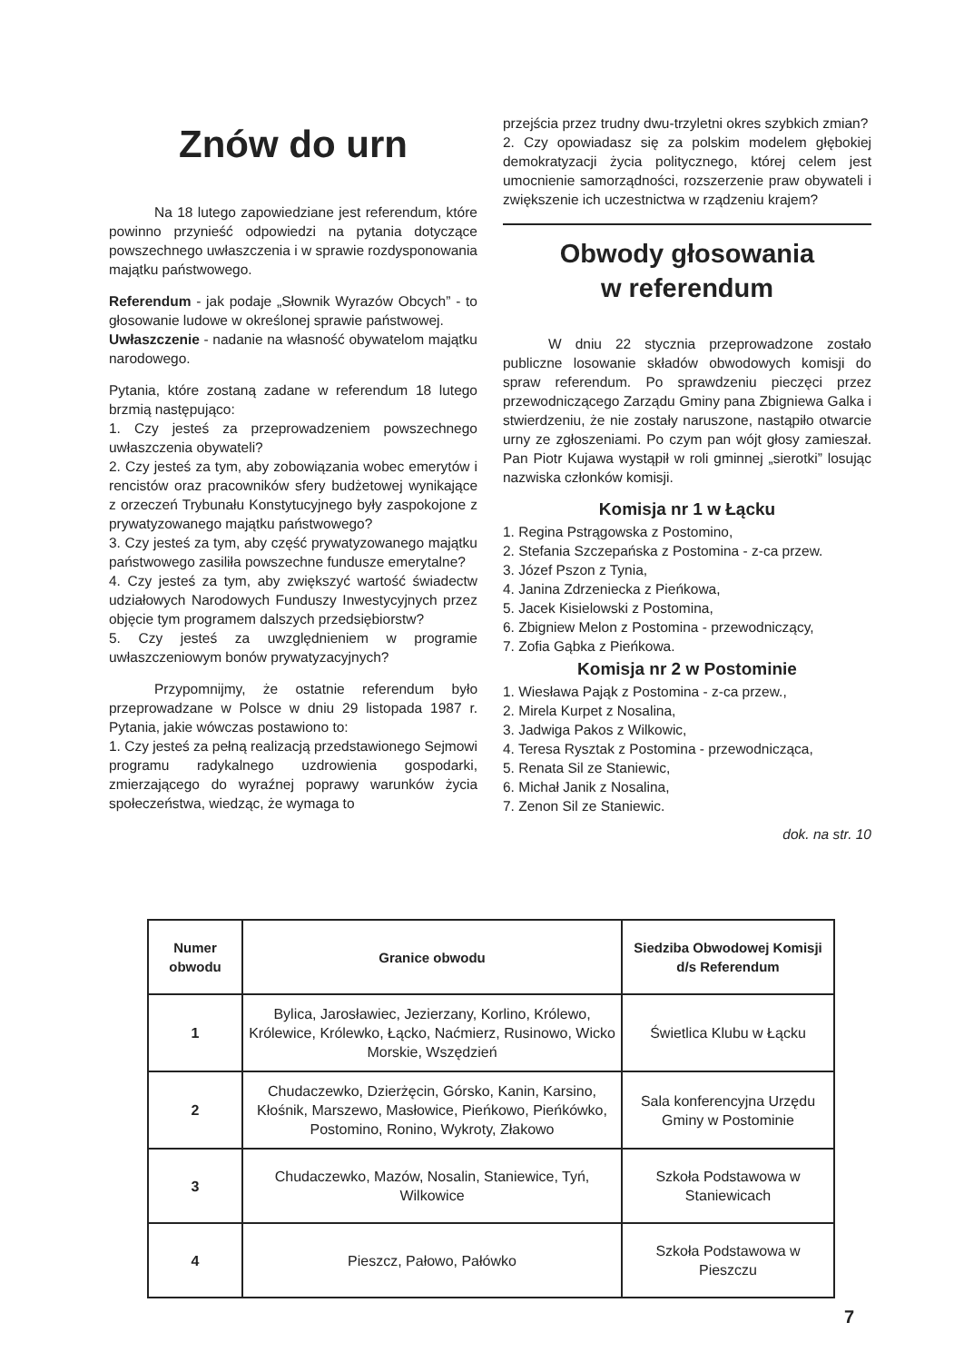Znów do urn
Na 18 lutego zapowiedziane jest referendum, które powinno przynieść odpowiedzi na pytania dotyczące powszechnego uwłaszczenia i w sprawie rozdysponowania majątku państwowego.
Referendum - jak podaje „Słownik Wyrazów Obcych” - to głosowanie ludowe w określonej sprawie państwowej.
Uwłaszczenie - nadanie na własność obywatelom majątku narodowego.
Pytania, które zostaną zadane w referendum 18 lutego brzmią następująco:
1. Czy jesteś za przeprowadzeniem powszechnego uwłaszczenia obywateli?
2. Czy jesteś za tym, aby zobowiązania wobec emerytów i rencistów oraz pracowników sfery budżetowej wynikające z orzeczeń Trybunału Konstytucyjnego były zaspokojone z prywatyzowanego majątku państwowego?
3. Czy jesteś za tym, aby część prywatyzowanego majątku państwowego zasiliła powszechne fundusze emerytalne?
4. Czy jesteś za tym, aby zwiększyć wartość świadectw udziałowych Narodowych Funduszy Inwestycyjnych przez objęcie tym programem dalszych przedsiębiorstw?
5. Czy jesteś za uwzględnieniem w programie uwłaszczeniowym bonów prywatyzacyjnych?
Przypomnijmy, że ostatnie referendum było przeprowadzane w Polsce w dniu 29 listopada 1987 r. Pytania, jakie wówczas postawiono to:
1. Czy jesteś za pełną realizacją przedstawionego Sejmowi programu radykalnego uzdrowienia gospodarki, zmierzającego do wyraźnej poprawy warunków życia społeczeństwa, wiedząc, że wymaga to
przejścia przez trudny dwu-trzyletni okres szybkich zmian?
2. Czy opowiadasz się za polskim modelem głębokiej demokratyzacji życia politycznego, której celem jest umocnienie samorządności, rozszerzenie praw obywateli i zwiększenie ich uczestnictwa w rządzeniu krajem?
Obwody głosowania
w referendum
W dniu 22 stycznia przeprowadzone zostało publiczne losowanie składów obwodowych komisji do spraw referendum. Po sprawdzeniu pieczęci przez przewodniczącego Zarządu Gminy pana Zbigniewa Galka i stwierdzeniu, że nie zostały naruszone, nastąpiło otwarcie urny ze zgłoszeniami. Po czym pan wójt głosy zamieszał. Pan Piotr Kujawa wystąpił w roli gminnej „sierotki” losując nazwiska członków komisji.
Komisja nr 1 w Łącku
1. Regina Pstrągowska z Postomino,
2. Stefania Szczepańska z Postomina - z-ca przew.
3. Józef Pszon z Tynia,
4. Janina Zdrzeniecka z Pieńkowa,
5. Jacek Kisielowski z Postomina,
6. Zbigniew Melon z Postomina - przewodniczący,
7. Zofia Gąbka z Pieńkowa.
Komisja nr 2 w Postominie
1. Wiesława Pająk z Postomina - z-ca przew.,
2. Mirela Kurpet z Nosalina,
3. Jadwiga Pakos z Wilkowic,
4. Teresa Rysztak z Postomina - przewodnicząca,
5. Renata Sil ze Staniewic,
6. Michał Janik z Nosalina,
7. Zenon Sil ze Staniewic.
dok. na str. 10
| Numer obwodu | Granice obwodu | Siedziba Obwodowej Komisji d/s Referendum |
| --- | --- | --- |
| 1 | Bylica, Jarosławiec, Jezierzany, Korlino, Królewo, Królewice, Królewko, Łącko, Naćmierz, Rusinowo, Wicko Morskie, Wszędzień | Świetlica Klubu w Łącku |
| 2 | Chudaczewko, Dzierżęcin, Górsko, Kanin, Karsino, Kłośnik, Marszewo, Masłowice, Pieńkowo, Pieńkówko, Postomino, Ronino, Wykroty, Złakowo | Sala konferencyjna Urzędu Gminy w Postominie |
| 3 | Chudaczewko, Mazów, Nosalin, Staniewice, Tyń, Wilkowice | Szkoła Podstawowa w Staniewicach |
| 4 | Pieszcz, Pałowo, Pałówko | Szkoła Podstawowa w Pieszczu |
7